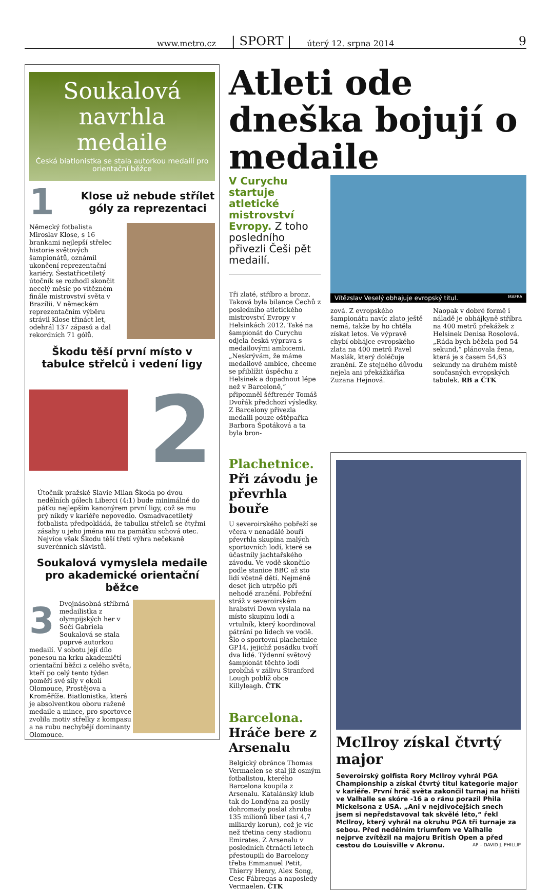www.metro.cz | SPORT | úterý 12. srpna 2014 9
Soukalová navrhla medaile
Česká biatlonistka se stala autorkou medailí pro orientační běžce
1
Klose už nebude střílet góly za reprezentaci
Německý fotbalista Miroslav Klose, s 16 brankami nejlepší střelec historie světových šampionátů, oznámil ukončení reprezentační kariéry. Šestatřicetiletý útočník se rozhodl skončit necelý měsíc po vítězném finále mistrovství světa v Brazílii. V německém reprezentačním výběru strávil Klose třináct let, odehrál 137 zápasů a dal rekordních 71 gólů.
Škodu těší první místo v tabulce střelců i vedení ligy
2
Útočník pražské Slavie Milan Škoda po dvou nedělních gólech Liberci (4:1) bude minimálně do pátku nejlepším kanonýrem první ligy, což se mu prý nikdy v kariéře nepovedlo. Osmadvacetiletý fotbalista předpokládá, že tabulku střelců se čtyřmi zásahy u jeho jména mu na památku schová otec. Nejvíce však Škodu těší třetí výhra nečekaně suverénních slávistů.
Soukalová vymyslela medaile pro akademické orientační běžce
3
Dvojnásobná stříbrná medailistka z olympijských her v Soči Gabriela Soukalová se stala poprvé autorkou medailí. V sobotu její dílo ponesou na krku akademičtí orientační běžci z celého světa, kteří po celý tento týden poměří své síly v okolí Olomouce, Prostějova a Kroměříže. Biatlonistka, která je absolventkou oboru ražené medaile a mince, pro sportovce zvolila motiv střelky z kompasu a na rubu nechybějí dominanty Olomouce.
Atleti ode dneška bojují o medaile
V Curychu startuje atletické mistrovství Evropy. Z toho posledního přivezli Češi pět medailí.
Tři zlaté, stříbro a bronz. Taková byla bilance Čechů z posledního atletického mistrovství Evropy v Helsinkách 2012. Také na šampionát do Curychu odjela česká výprava s medailovými ambicemi. „Neskrývám, že máme medailové ambice, chceme se přiblížit úspěchu z Helsinek a dopadnout lépe než v Barceloně,“ připomněl šéftrenér Tomáš Dvořák předchozí výsledky. Z Barcelony přivezla medaili pouze oštěpařka Barbora Špotáková a ta byla bron-
Vítězslav Veselý obhajuje evropský titul. MAFRA
zová. Z evropského šampionátu navíc zlato ještě nemá, takže by ho chtěla získat letos. Ve výpravě chybí obhájce evropského zlata na 400 metrů Pavel Maslák, který doléčuje zranění. Ze stejného důvodu nejela ani překážkářka Zuzana Hejnová.
Naopak v dobré formě i náladě je obhájkyně stříbra na 400 metrů překážek z Helsinek Denisa Rosolová. „Ráda bych běžela pod 54 sekund,“ plánovala žena, která je s časem 54,63 sekundy na druhém místě současných evropských tabulek. RB a ČTK
Plachetnice. Při závodu je převrhla bouře
U severoirského pobřeží se včera v nenadálé bouři převrhla skupina malých sportovních lodí, které se účastnily jachtařského závodu. Ve vodě skončilo podle stanice BBC až sto lidí včetně dětí. Nejméně deset jich utrpělo při nehodě zranění. Pobřežní stráž v severoirském hrabství Down vyslala na místo skupinu lodí a vrtulník, který koordinoval pátrání po lidech ve vodě. Šlo o sportovní plachetnice GP14, jejichž posádku tvoří dva lidé. Týdenní světový šampionát těchto lodí probíhá v zálivu Stranford Lough poblíž obce Killyleagh. ČTK
Barcelona. Hráče bere z Arsenalu
Belgický obránce Thomas Vermaelen se stal již osmým fotbalistou, kterého Barcelona koupila z Arsenalu. Katalánský klub tak do Londýna za posily dohromady poslal zhruba 135 milionů liber (asi 4,7 miliardy korun), což je víc než třetina ceny stadionu Emirates. Z Arsenalu v posledních čtrnácti letech přestoupili do Barcelony třeba Emmanuel Petit, Thierry Henry, Alex Song, Cesc Fábregas a naposledy Vermaelen. ČTK
McIlroy získal čtvrtý major
Severoirský golfista Rory McIlroy vyhrál PGA Championship a získal čtvrtý titul kategorie major v kariéře. První hráč světa zakončil turnaj na hřišti ve Valhalle se skóre -16 a o ránu porazil Phila Mickelsona z USA. „Ani v nejdivočejších snech jsem si nepředstavoval tak skvělé léto,“ řekl McIlroy, který vyhrál na okruhu PGA tři turnaje za sebou. Před nedělním triumfem ve Valhalle nejprve zvítězil na majoru British Open a před cestou do Louisville v Akronu. AP – DAVID J. PHILLIP